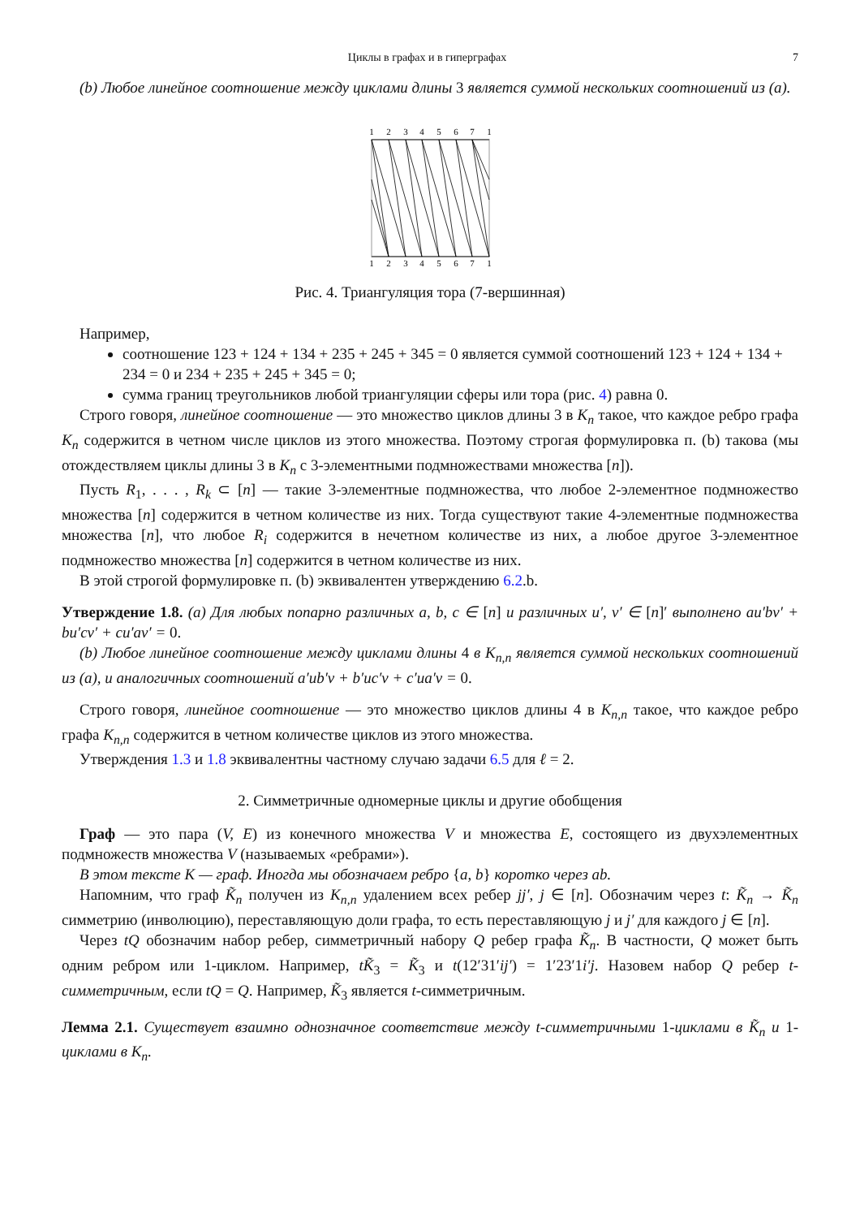Циклы в графах и в гиперграфах 7
(b) Любое линейное соотношение между циклами длины 3 является суммой нескольких соотношений из (a).
1
2
3
4
5
6
7
1
1
2
3
4
5
6
7
1
Рис. 4. Триангуляция тора (7-вершинная)
Например,
соотношение 123 + 124 + 134 + 235 + 245 + 345 = 0 является суммой соотношений 123 + 124 + 134 + 234 = 0 и 234 + 235 + 245 + 345 = 0;
сумма границ треугольников любой триангуляции сферы или тора (рис. 4) равна 0.
Строго говоря, линейное соотношение — это множество циклов длины 3 в K<sub>n</sub> такое, что каждое ребро графа K<sub>n</sub> содержится в четном числе циклов из этого множества. Поэтому строгая формулировка п. (b) такова (мы отождествляем циклы длины 3 в K<sub>n</sub> с 3-элементными подмножествами множества [n]).
Пусть R<sub>1</sub>, . . . , R<sub>k</sub> ⊂ [n] — такие 3-элементные подмножества, что любое 2-элементное подмножество множества [n] содержится в четном количестве из них. Тогда существуют такие 4-элементные подмножества множества [n], что любое R<sub>i</sub> содержится в нечетном количестве из них, а любое другое 3-элементное подмножество множества [n] содержится в четном количестве из них.
В этой строгой формулировке п. (b) эквивалентен утверждению 6.2.b.
Утверждение 1.8. (a) Для любых попарно различных a, b, c ∈ [n] и различных u′, v′ ∈ [n]′ выполнено au′bv′ + bu′cv′ + cu′av′ = 0.
(b) Любое линейное соотношение между циклами длины 4 в K<sub>n,n</sub> является суммой нескольких соотношений из (a), и аналогичных соотношений a′ub′v + b′uc′v + c′ua′v = 0.
Строго говоря, линейное соотношение — это множество циклов длины 4 в K<sub>n,n</sub> такое, что каждое ребро графа K<sub>n,n</sub> содержится в четном количестве циклов из этого множества.
Утверждения 1.3 и 1.8 эквивалентны частному случаю задачи 6.5 для ℓ = 2.
2. Симметричные одномерные циклы и другие обобщения
Граф — это пара (V, E) из конечного множества V и множества E, состоящего из двухэлементных подмножеств множества V (называемых «ребрами»).
В этом тексте K — граф. Иногда мы обозначаем ребро {a, b} коротко через ab.
Напомним, что граф K̃<sub>n</sub> получен из K<sub>n,n</sub> удалением всех ребер jj′, j ∈ [n]. Обозначим через t: K̃<sub>n</sub> → K̃<sub>n</sub> симметрию (инволюцию), переставляющую доли графа, то есть переставляющую j и j′ для каждого j ∈ [n].
Через tQ обозначим набор ребер, симметричный набору Q ребер графа K̃<sub>n</sub>. В частности, Q может быть одним ребром или 1-циклом. Например, tK̃<sub>3</sub> = K̃<sub>3</sub> и t(12′31′ij′) = 1′23′1i′j. Назовем набор Q ребер t-симметричным, если tQ = Q. Например, K̃<sub>3</sub> является t-симметричным.
Лемма 2.1. Существует взаимно однозначное соответствие между t-симметричными 1-циклами в K̃<sub>n</sub> и 1-циклами в K<sub>n</sub>.